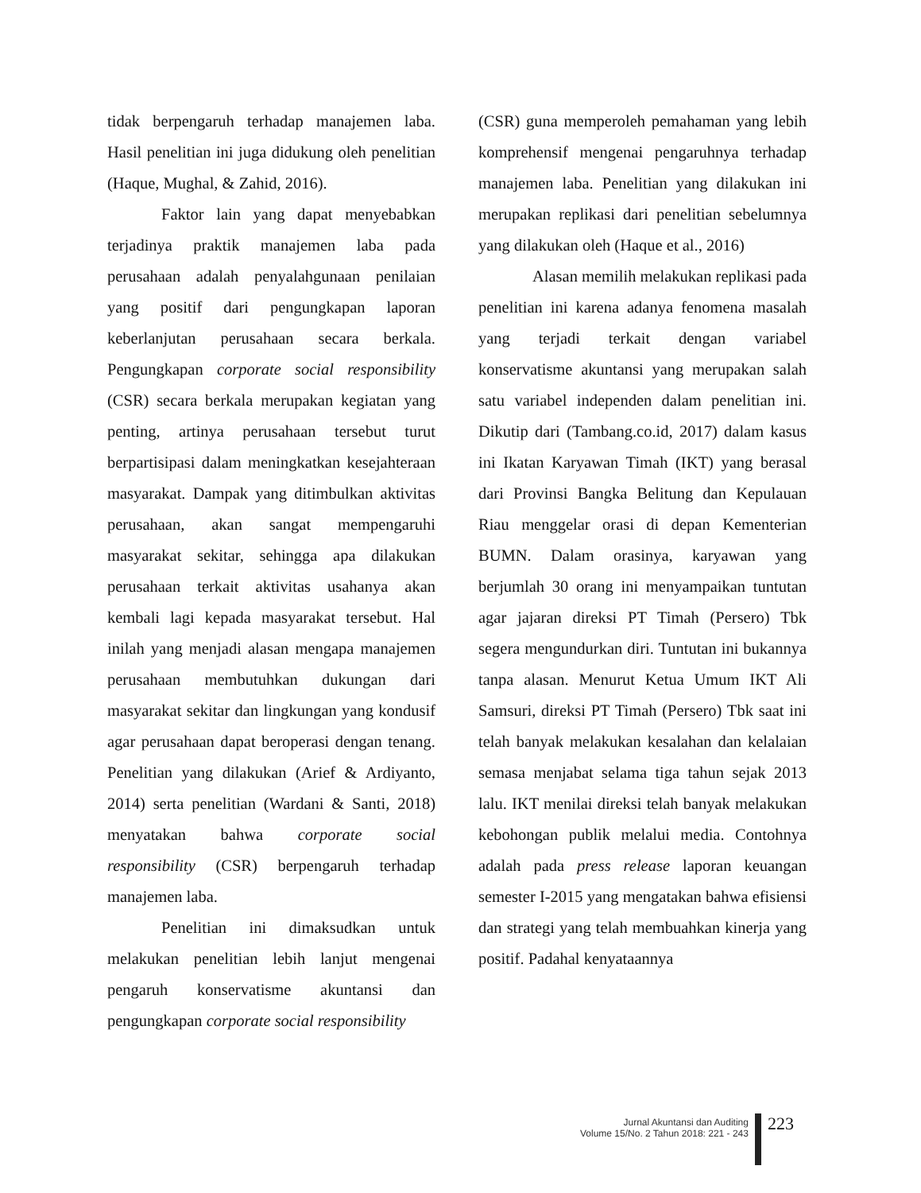tidak berpengaruh terhadap manajemen laba. Hasil penelitian ini juga didukung oleh penelitian (Haque, Mughal, & Zahid, 2016).
Faktor lain yang dapat menyebabkan terjadinya praktik manajemen laba pada perusahaan adalah penyalahgunaan penilaian yang positif dari pengungkapan laporan keberlanjutan perusahaan secara berkala. Pengungkapan corporate social responsibility (CSR) secara berkala merupakan kegiatan yang penting, artinya perusahaan tersebut turut berpartisipasi dalam meningkatkan kesejahteraan masyarakat. Dampak yang ditimbulkan aktivitas perusahaan, akan sangat mempengaruhi masyarakat sekitar, sehingga apa dilakukan perusahaan terkait aktivitas usahanya akan kembali lagi kepada masyarakat tersebut. Hal inilah yang menjadi alasan mengapa manajemen perusahaan membutuhkan dukungan dari masyarakat sekitar dan lingkungan yang kondusif agar perusahaan dapat beroperasi dengan tenang. Penelitian yang dilakukan (Arief & Ardiyanto, 2014) serta penelitian (Wardani & Santi, 2018) menyatakan bahwa corporate social responsibility (CSR) berpengaruh terhadap manajemen laba.
Penelitian ini dimaksudkan untuk melakukan penelitian lebih lanjut mengenai pengaruh konservatisme akuntansi dan pengungkapan corporate social responsibility
(CSR) guna memperoleh pemahaman yang lebih komprehensif mengenai pengaruhnya terhadap manajemen laba. Penelitian yang dilakukan ini merupakan replikasi dari penelitian sebelumnya yang dilakukan oleh (Haque et al., 2016)
Alasan memilih melakukan replikasi pada penelitian ini karena adanya fenomena masalah yang terjadi terkait dengan variabel konservatisme akuntansi yang merupakan salah satu variabel independen dalam penelitian ini. Dikutip dari (Tambang.co.id, 2017) dalam kasus ini Ikatan Karyawan Timah (IKT) yang berasal dari Provinsi Bangka Belitung dan Kepulauan Riau menggelar orasi di depan Kementerian BUMN. Dalam orasinya, karyawan yang berjumlah 30 orang ini menyampaikan tuntutan agar jajaran direksi PT Timah (Persero) Tbk segera mengundurkan diri. Tuntutan ini bukannya tanpa alasan. Menurut Ketua Umum IKT Ali Samsuri, direksi PT Timah (Persero) Tbk saat ini telah banyak melakukan kesalahan dan kelalaian semasa menjabat selama tiga tahun sejak 2013 lalu. IKT menilai direksi telah banyak melakukan kebohongan publik melalui media. Contohnya adalah pada press release laporan keuangan semester I-2015 yang mengatakan bahwa efisiensi dan strategi yang telah membuahkan kinerja yang positif. Padahal kenyataannya
Jurnal Akuntansi dan Auditing
Volume 15/No. 2 Tahun 2018: 221 - 243
223